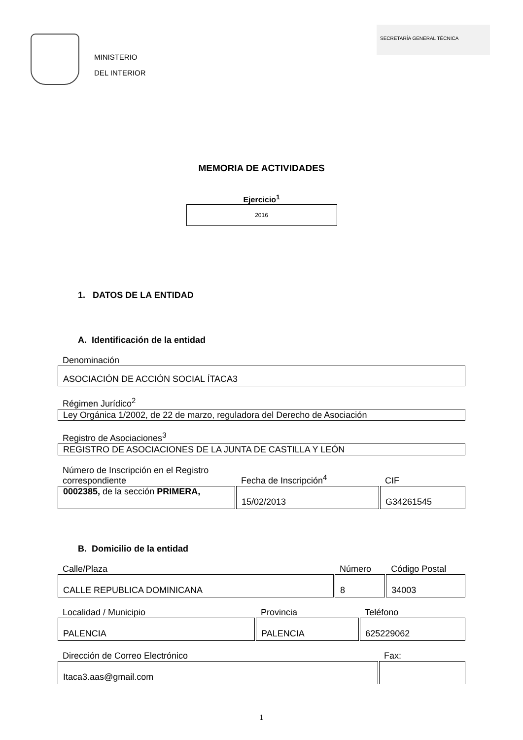MINISTERIO
DEL INTERIOR
SECRETARÍA GENERAL TÉCNICA
MEMORIA DE ACTIVIDADES
Ejercicio<sup>1</sup>
2016
1. DATOS DE LA ENTIDAD
A. Identificación de la entidad
Denominación
ASOCIACIÓN DE ACCIÓN SOCIAL ÍTACA3
Régimen Jurídico<sup>2</sup>
Ley Orgánica 1/2002, de 22 de marzo, reguladora del Derecho de Asociación
Registro de Asociaciones<sup>3</sup>
REGISTRO DE ASOCIACIONES DE LA JUNTA DE CASTILLA Y LEÓN
| Número de Inscripción en el Registro correspondiente | Fecha de Inscripción<sup>4</sup> | CIF |
| --- | --- | --- |
| 0002385, de la sección PRIMERA, | 15/02/2013 | G34261545 |
B. Domicilio de la entidad
| Calle/Plaza | Número | Código Postal |
| --- | --- | --- |
| CALLE REPUBLICA DOMINICANA | 8 | 34003 |
| Localidad / Municipio | Provincia | Teléfono |
| --- | --- | --- |
| PALENCIA | PALENCIA | 625229062 |
| Dirección de Correo Electrónico | Fax: |
| --- | --- |
| Itaca3.aas@gmail.com | |
1